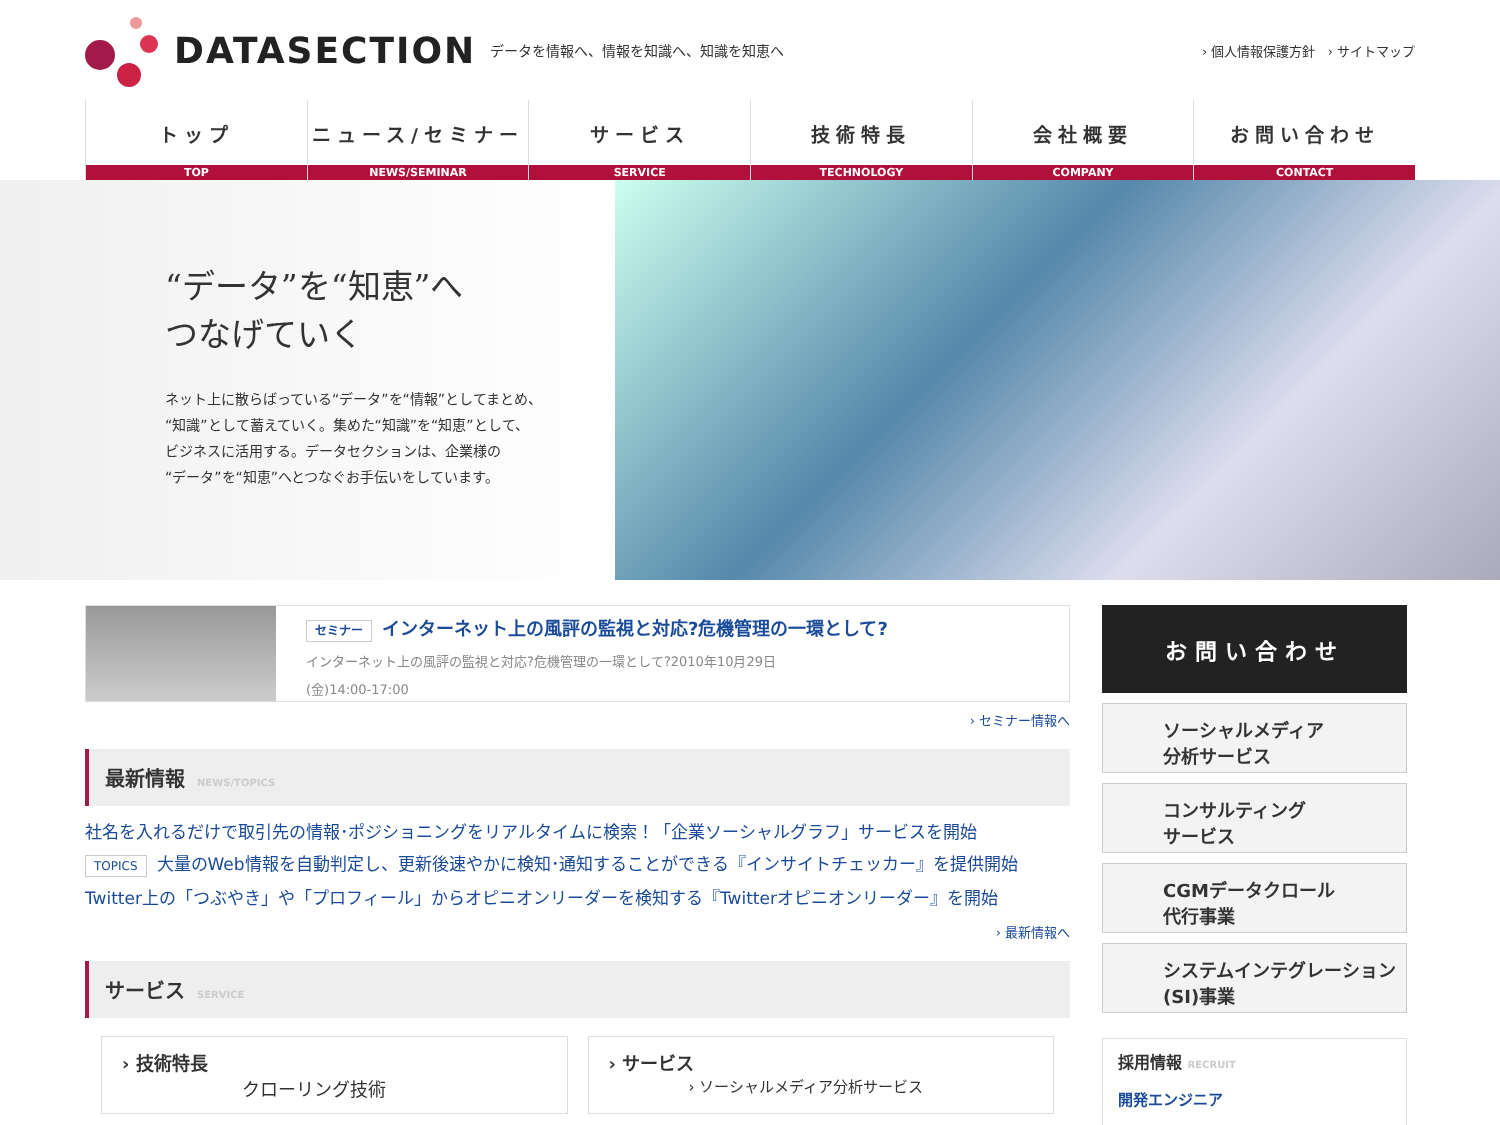DATASECTION データを情報へ、情報を知識へ、知識を知恵へ
› 個人情報保護方針 › サイトマップ
トップ
TOP
ニュース/セミナー
NEWS/SEMINAR
サービス
SERVICE
技術特長
TECHNOLOGY
会社概要
COMPANY
お問い合わせ
CONTACT
“データ”を“知恵”へ
つなげていく
ネット上に散らばっている“データ”を“情報”としてまとめ、
“知識”として蓄えていく。集めた“知識”を“知恵”として、
ビジネスに活用する。データセクションは、企業様の
“データ”を“知恵”へとつなぐお手伝いをしています。
セミナー インターネット上の風評の監視と対応?危機管理の一環として?
インターネット上の風評の監視と対応?危機管理の一環として?2010年10月29日
(金)14:00-17:00
› セミナー情報へ
最新情報 NEWS/TOPICS
社名を入れるだけで取引先の情報･ポジショニングをリアルタイムに検索！「企業ソーシャルグラフ」サービスを開始
TOPICS 大量のWeb情報を自動判定し、更新後速やかに検知･通知することができる『インサイトチェッカー』を提供開始
Twitter上の「つぶやき」や「プロフィール」からオピニオンリーダーを検知する『Twitterオピニオンリーダー』を開始
› 最新情報へ
サービス SERVICE
› 技術特長
クローリング技術
› サービス
› ソーシャルメディア分析サービス
お問い合わせ
ソーシャルメディア
分析サービス
コンサルティング
サービス
CGMデータクロール
代行事業
システムインテグレーション
(SI)事業
採用情報 RECRUIT
開発エンジニア